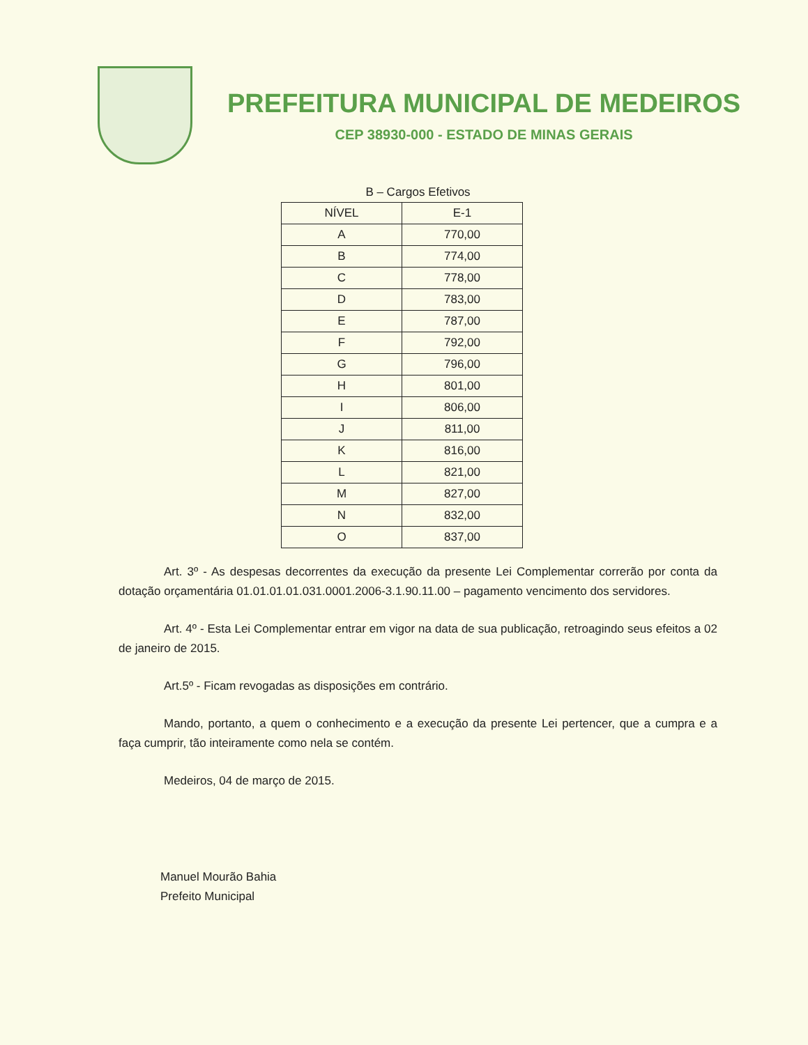PREFEITURA MUNICIPAL DE MEDEIROS
CEP 38930-000 - ESTADO DE MINAS GERAIS
B – Cargos Efetivos
| NÍVEL | E-1 |
| --- | --- |
| A | 770,00 |
| B | 774,00 |
| C | 778,00 |
| D | 783,00 |
| E | 787,00 |
| F | 792,00 |
| G | 796,00 |
| H | 801,00 |
| I | 806,00 |
| J | 811,00 |
| K | 816,00 |
| L | 821,00 |
| M | 827,00 |
| N | 832,00 |
| O | 837,00 |
Art. 3º - As despesas decorrentes da execução da presente Lei Complementar correrão por conta da dotação orçamentária 01.01.01.01.031.0001.2006-3.1.90.11.00 – pagamento vencimento dos servidores.
Art. 4º - Esta Lei Complementar entrar em vigor na data de sua publicação, retroagindo seus efeitos a 02 de janeiro de 2015.
Art.5º - Ficam revogadas as disposições em contrário.
Mando, portanto, a quem o conhecimento e a execução da presente Lei pertencer, que a cumpra e a faça cumprir, tão inteiramente como nela se contém.
Medeiros, 04 de março de 2015.
Manuel Mourão Bahia
Prefeito Municipal